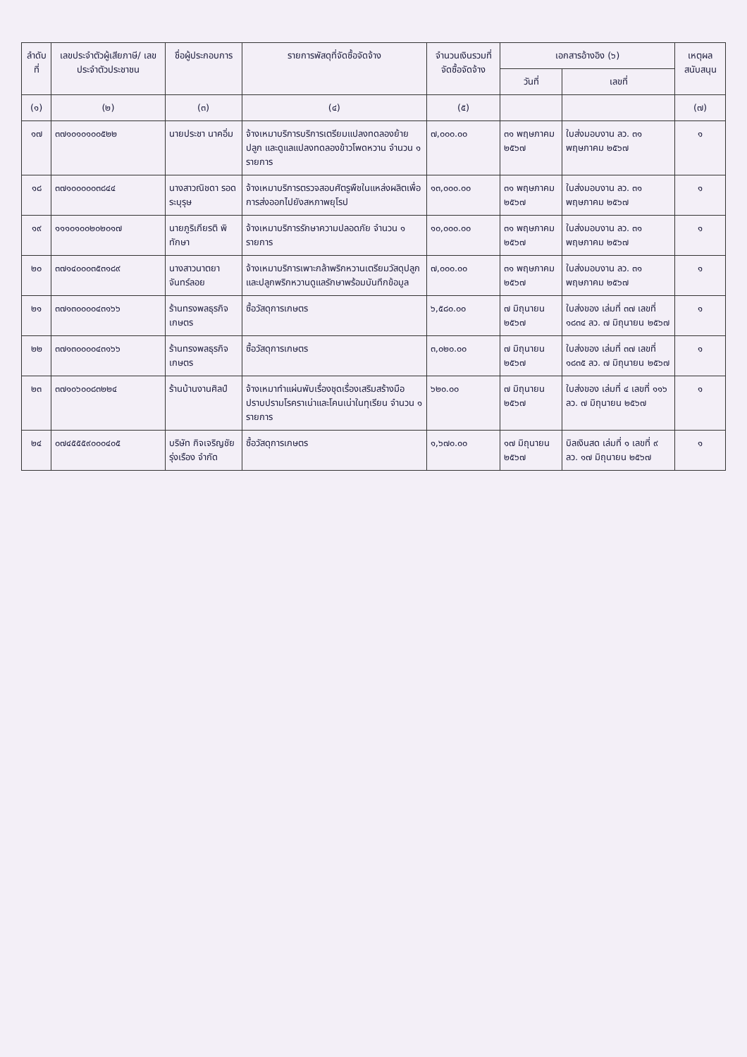| ลำดับที่ | เลขประจำตัวผู้เสียภาษี/ เลขประจำตัวประชาชน | ชื่อผู้ประกอบการ | รายการพัสดุที่จัดซื้อจัดจ้าง | จำนวนเงินรวมที่จัดซื้อจัดจ้าง | เอกสารอ้างอิง (๖) | | เหตุผลสนับสนุน |
| --- | --- | --- | --- | --- | --- | --- | --- |
| | | | | | วันที่ | เลขที่ | |
| (๑) | (๒) | (๓) | (๔) | (๕) | | | (๗) |
| ๑๗ | ๓๗๑๐๑๐๑๐๐๕๒๒ | นายประชา นาคอิ่ม | จ้างเหมาบริการบริการเตรียมแปลงทดลองย้ายปลูก และดูแลแปลงทดลองข้าวโพดหวาน จำนวน ๑ รายการ | ๗,๐๐๐.๐๐ | ๓๑ พฤษภาคม ๒๕๖๗ | ใบส่งมอบงาน ลว. ๓๑ พฤษภาคม ๒๕๖๗ | ๑ |
| ๑๘ | ๓๗๑๐๐๐๐๐๓๘๔๔ | นางสาวณิชดา รอดระบุรุษ | จ้างเหมาบริการตรวจสอบศัตรูพืชในแหล่งผลิตเพื่อการส่งออกไปยังสหภาพยุโรป | ๑๓,๐๐๐.๐๐ | ๓๑ พฤษภาคม ๒๕๖๗ | ใบส่งมอบงาน ลว. ๓๑ พฤษภาคม ๒๕๖๗ | ๑ |
| ๑๙ | ๑๑๑๐๑๐๐๒๐๒๐๑๗ | นายภูริเกียรติ พิทักษา | จ้างเหมาบริการรักษาความปลอดภัย จำนวน ๑ รายการ | ๑๐,๐๐๐.๐๐ | ๓๑ พฤษภาคม ๒๕๖๗ | ใบส่งมอบงาน ลว. ๓๑ พฤษภาคม ๒๕๖๗ | ๑ |
| ๒๐ | ๓๗๑๔๐๐๐๓๕๓๑๘๙ | นางสาวนาตยา จันทร์ลอย | จ้างเหมาบริการเพาะกล้าพริกหวานเตรียมวัสดุปลูก และปลูกพริกหวานดูแลรักษาพร้อมบันทึกข้อมูล | ๗,๐๐๐.๐๐ | ๓๑ พฤษภาคม ๒๕๖๗ | ใบส่งมอบงาน ลว. ๓๑ พฤษภาคม ๒๕๖๗ | ๑ |
| ๒๑ | ๓๗๑๓๐๐๐๐๔๓๑๖๖ | ร้านทรงพลธุรกิจเกษตร | ซื้อวัสดุการเกษตร | ๖,๕๘๐.๐๐ | ๗ มิถุนายน ๒๕๖๗ | ใบส่งของ เล่มที่ ๓๗ เลขที่ ๑๘๓๔ ลว. ๗ มิถุนายน ๒๕๖๗ | ๑ |
| ๒๒ | ๓๗๑๓๐๐๐๐๔๓๑๖๖ | ร้านทรงพลธุรกิจเกษตร | ซื้อวัสดุการเกษตร | ๓,๐๒๐.๐๐ | ๗ มิถุนายน ๒๕๖๗ | ใบส่งของ เล่มที่ ๓๗ เลขที่ ๑๘๓๕ ลว. ๗ มิถุนายน ๒๕๖๗ | ๑ |
| ๒๓ | ๓๗๑๐๖๐๐๘๓๒๒๔ | ร้านบ้านงานศิลป์ | จ้างเหมาทำแผ่นพับเรื่องชุดเรื่องเสริมสร้างมือปราบปรามโรคราเน่าและโคนเน่าในทุเรียน จำนวน ๑ รายการ | ๖๒๐.๐๐ | ๗ มิถุนายน ๒๕๖๗ | ใบส่งของ เล่มที่ ๔ เลขที่ ๑๑๖ ลว. ๗ มิถุนายน ๒๕๖๗ | ๑ |
| ๒๔ | ๐๗๔๕๕๕๙๐๐๐๔๐๕ | บริษัท กิจเจริญชัยรุ่งเรือง จำกัด | ซื้อวัสดุการเกษตร | ๑,๖๗๐.๐๐ | ๑๗ มิถุนายน ๒๕๖๗ | บิลเงินสด เล่มที่ ๑ เลขที่ ๙ ลว. ๑๗ มิถุนายน ๒๕๖๗ | ๑ |